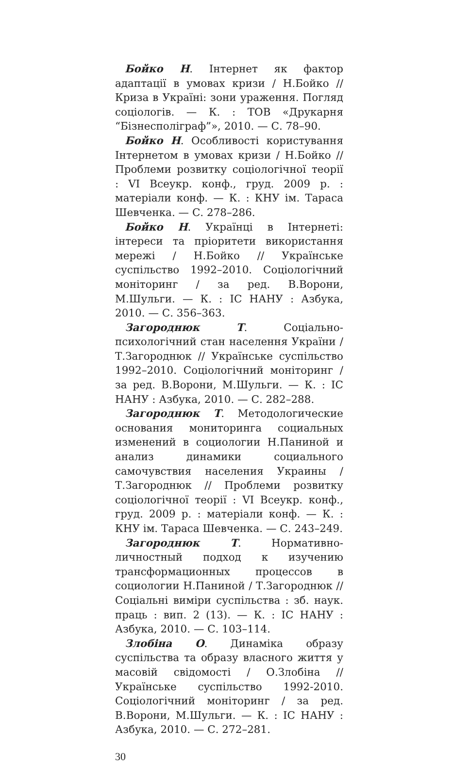Бойко Н. Інтернет як фактор адаптації в умовах кризи / Н.Бойко // Криза в Україні: зони ураження. Погляд соціологів. — К. : ТОВ «Друкарня “Бізнесполіграф”», 2010. — С. 78–90.
Бойко Н. Особливості користування Інтернетом в умовах кризи / Н.Бойко // Проблеми розвитку соціологічної теорії : VI Всеукр. конф., груд. 2009 р. : матеріали конф. — К. : КНУ ім. Тараса Шевченка. — С. 278–286.
Бойко Н. Українці в Інтернеті: інтереси та пріоритети використання мережі / Н.Бойко // Українське суспільство 1992–2010. Соціологічний моніторинг / за ред. В.Ворони, М.Шульги. — К. : ІС НАНУ : Азбука, 2010. — С. 356–363.
Загороднюк Т. Соціально-психологічний стан населення України / Т.Загороднюк // Українське суспільство 1992–2010. Соціологічний моніторинг / за ред. В.Ворони, М.Шульги. — К. : ІС НАНУ : Азбука, 2010. — С. 282–288.
Загороднюк Т. Методологические основания мониторинга социальных изменений в социологии Н.Паниной и анализ динамики социального самочувствия населения Украины / Т.Загороднюк // Проблеми розвитку соціологічної теорії : VI Всеукр. конф., груд. 2009 р. : матеріали конф. — К. : КНУ ім. Тараса Шевченка. — С. 243–249.
Загороднюк Т. Нормативно-личностный подход к изучению трансформационных процессов в социологии Н.Паниной / Т.Загороднюк // Соціальні виміри суспільства : зб. наук. праць : вип. 2 (13). — К. : ІС НАНУ : Азбука, 2010. — С. 103–114.
Злобіна О. Динаміка образу суспільства та образу власного життя у масовій свідомості / О.Злобіна // Українське суспільство 1992-2010. Соціологічний моніторинг / за ред. В.Ворони, М.Шульги. — К. : ІС НАНУ : Азбука, 2010. — С. 272–281.
30